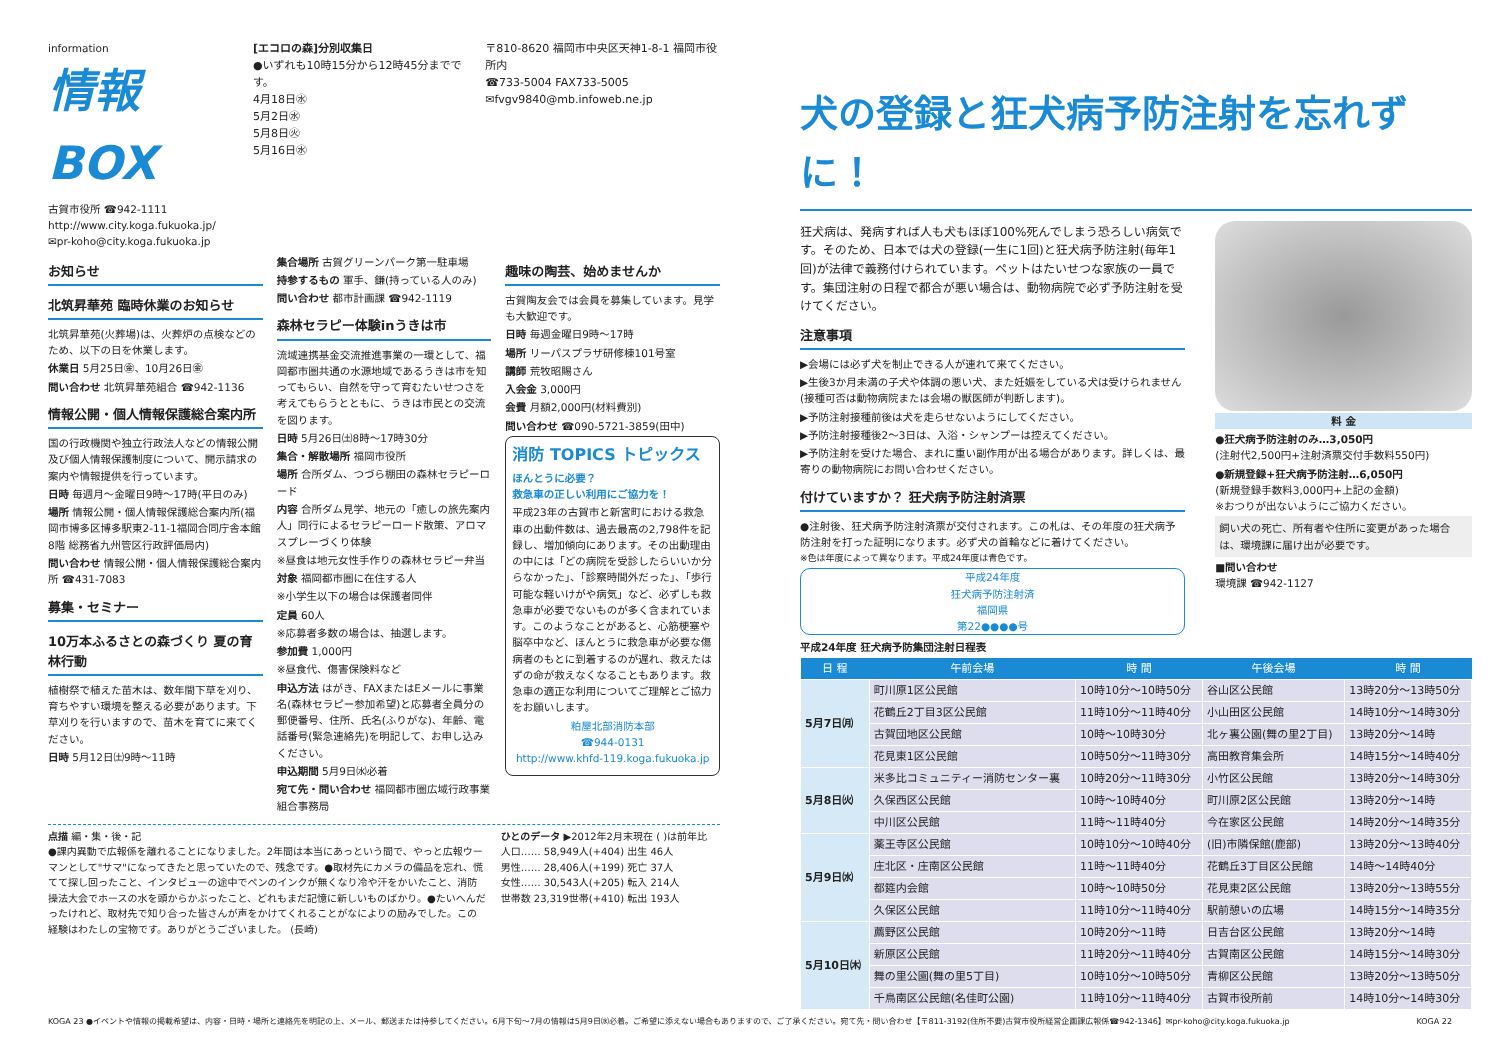information
情報BOX
古賀市役所 ☎942-1111
http://www.city.koga.fukuoka.jp/
✉pr-koho@city.koga.fukuoka.jp
[エコロの森]分別収集日
●いずれも10時15分から12時45分までです。
4月18日㊌
5月2日㊌
5月8日㊋
5月16日㊌
〒810-8620 福岡市中央区天神1-8-1 福岡市役所内
☎733-5004 FAX733-5005
✉fvgv9840@mb.infoweb.ne.jp
お知らせ
北筑昇華苑 臨時休業のお知らせ
北筑昇華苑(火葬場)は、火葬炉の点検などのため、以下の日を休業します。
休業日 5月25日㊎、10月26日㊎
問い合わせ 北筑昇華苑組合 ☎942-1136
情報公開・個人情報保護総合案内所
国の行政機関や独立行政法人などの情報公開及び個人情報保護制度について、開示請求の案内や情報提供を行っています。
日時 毎週月～金曜日9時～17時(平日のみ)
場所 情報公開・個人情報保護総合案内所(福岡市博多区博多駅東2-11-1福岡合同庁舎本館8階 総務省九州管区行政評価局内)
問い合わせ 情報公開・個人情報保護総合案内所 ☎431-7083
募集・セミナー
10万本ふるさとの森づくり 夏の育林行動
植樹祭で植えた苗木は、数年間下草を刈り、育ちやすい環境を整える必要があります。下草刈りを行いますので、苗木を育てに来てください。
日時 5月12日㈯9時～11時
集合場所 古賀グリーンパーク第一駐車場
持参するもの 軍手、鎌(持っている人のみ)
問い合わせ 都市計画課 ☎942-1119
森林セラピー体験inうきは市
流域連携基金交流推進事業の一環として、福岡都市圏共通の水源地域であるうきは市を知ってもらい、自然を守って育むたいせつさを考えてもらうとともに、うきは市民との交流を図ります。
日時 5月26日㈯8時～17時30分
集合・解散場所 福岡市役所
場所 合所ダム、つづら棚田の森林セラピーロード
内容 合所ダム見学、地元の「癒しの旅先案内人」同行によるセラピーロード散策、アロマスプレーづくり体験
※昼食は地元女性手作りの森林セラピー弁当
対象 福岡都市圏に在住する人
※小学生以下の場合は保護者同伴
定員 60人
※応募者多数の場合は、抽選します。
参加費 1,000円
※昼食代、傷害保険料など
申込方法 はがき、FAXまたはEメールに事業名(森林セラピー参加希望)と応募者全員分の郵便番号、住所、氏名(ふりがな)、年齢、電話番号(緊急連絡先)を明記して、お申し込みください。
申込期間 5月9日㈬必着
宛て先・問い合わせ 福岡都市圏広域行政事業組合事務局
趣味の陶芸、始めませんか
古賀陶友会では会員を募集しています。見学も大歓迎です。
日時 毎週金曜日9時～17時
場所 リーパスプラザ研修棟101号室
講師 荒牧昭賜さん
入会金 3,000円
会費 月額2,000円(材料費別)
問い合わせ ☎090-5721-3859(田中)
消防 TOPICS トピックス
ほんとうに必要？
救急車の正しい利用にご協力を！
平成23年の古賀市と新宮町における救急車の出動件数は、過去最高の2,798件を記録し、増加傾向にあります。その出動理由の中には「どの病院を受診したらいいか分らなかった」、「診察時間外だった」、「歩行可能な軽いけがや病気」など、必ずしも救急車が必要でないものが多く含まれています。このようなことがあると、心筋梗塞や脳卒中など、ほんとうに救急車が必要な傷病者のもとに到着するのが遅れ、救えたはずの命が救えなくなることもあります。救急車の適正な利用についてご理解とご協力をお願いします。
粕屋北部消防本部
☎944-0131
http://www.khfd-119.koga.fukuoka.jp
点描 編・集・後・記
●課内異動で広報係を離れることになりました。2年間は本当にあっという間で、やっと広報ウーマンとして"サマ"になってきたと思っていたので、残念です。●取材先にカメラの備品を忘れ、慌てて探し回ったこと、インタビューの途中でペンのインクが無くなり冷や汗をかいたこと、消防操法大会でホースの水を頭からかぶったこと、どれもまだ記憶に新しいものばかり。●たいへんだったけれど、取材先で知り合った皆さんが声をかけてくれることがなによりの励みでした。この経験はわたしの宝物です。ありがとうございました。 (長崎)
ひとのデータ ▶2012年2月末現在 ( )は前年比
人口…… 58,949人(+404) 出生 46人
男性…… 28,406人(+199) 死亡 37人
女性…… 30,543人(+205) 転入 214人
世帯数 23,319世帯(+410) 転出 193人
犬の登録と狂犬病予防注射を忘れずに！
狂犬病は、発病すれば人も犬もほぼ100%死んでしまう恐ろしい病気です。そのため、日本では犬の登録(一生に1回)と狂犬病予防注射(毎年1回)が法律で義務付けられています。ペットはたいせつな家族の一員です。集団注射の日程で都合が悪い場合は、動物病院で必ず予防注射を受けてください。
注意事項
▶会場には必ず犬を制止できる人が連れて来てください。
▶生後3か月未満の子犬や体調の悪い犬、また妊娠をしている犬は受けられません(接種可否は動物病院または会場の獣医師が判断します)。
▶予防注射接種前後は犬を走らせないようにしてください。
▶予防注射接種後2～3日は、入浴・シャンプーは控えてください。
▶予防注射を受けた場合、まれに重い副作用が出る場合があります。詳しくは、最寄りの動物病院にお問い合わせください。
付けていますか？ 狂犬病予防注射済票
●注射後、狂犬病予防注射済票が交付されます。この札は、その年度の狂犬病予防注射を打った証明になります。必ず犬の首輪などに着けてください。
※色は年度によって異なります。平成24年度は青色です。
平成24年度
狂犬病予防注射済
福岡県
第22●●●●号
料 金
●狂犬病予防注射のみ…3,050円
(注射代2,500円+注射済票交付手数料550円)
●新規登録+狂犬病予防注射…6,050円
(新規登録手数料3,000円+上記の金額)
※おつりが出ないようにご協力ください。
飼い犬の死亡、所有者や住所に変更があった場合は、環境課に届け出が必要です。
■問い合わせ
環境課 ☎942-1127
平成24年度 狂犬病予防集団注射日程表
| 日 程 | 午前会場 | 時 間 | 午後会場 | 時 間 |
| --- | --- | --- | --- | --- |
| 5月7日㈪ | 町川原1区公民館 | 10時10分～10時50分 | 谷山区公民館 | 13時20分～13時50分 |
| | 花鶴丘2丁目3区公民館 | 11時10分～11時40分 | 小山田区公民館 | 14時10分～14時30分 |
| | 古賀団地区公民館 | 10時～10時30分 | 北ヶ裏公園(舞の里2丁目) | 13時20分～14時 |
| | 花見東1区公民館 | 10時50分～11時30分 | 高田教育集会所 | 14時15分～14時40分 |
| 5月8日㈫ | 米多比コミュニティー消防センター裏 | 10時20分～11時30分 | 小竹区公民館 | 13時20分～14時30分 |
| | 久保西区公民館 | 10時～10時40分 | 町川原2区公民館 | 13時20分～14時 |
| | 中川区公民館 | 11時～11時40分 | 今在家区公民館 | 14時20分～14時35分 |
| 5月9日㈬ | 薬王寺区公民館 | 10時10分～10時40分 | (旧)市隣保館(鹿部) | 13時20分～13時40分 |
| | 庄北区・庄南区公民館 | 11時～11時40分 | 花鶴丘3丁目区公民館 | 14時～14時40分 |
| | 都筵内会館 | 10時～10時50分 | 花見東2区公民館 | 13時20分～13時55分 |
| | 久保区公民館 | 11時10分～11時40分 | 駅前憩いの広場 | 14時15分～14時35分 |
| 5月10日㈭ | 薦野区公民館 | 10時20分～11時 | 日吉台区公民館 | 13時20分～14時 |
| | 新原区公民館 | 11時20分～11時40分 | 古賀南区公民館 | 14時15分～14時30分 |
| | 舞の里公園(舞の里5丁目) | 10時10分～10時50分 | 青柳区公民館 | 13時20分～13時50分 |
| | 千鳥南区公民館(名佳町公園) | 11時10分～11時40分 | 古賀市役所前 | 14時10分～14時30分 |
KOGA 23 ●イベントや情報の掲載希望は、内容・日時・場所と連絡先を明記の上、メール、郵送または持参してください。6月下旬～7月の情報は5月9日㈬必着。ご希望に添えない場合もありますので、ご了承ください。宛て先・問い合わせ【〒811-3192(住所不要)古賀市役所経営企画課広報係☎942-1346】✉pr-koho@city.koga.fukuoka.jp KOGA 22